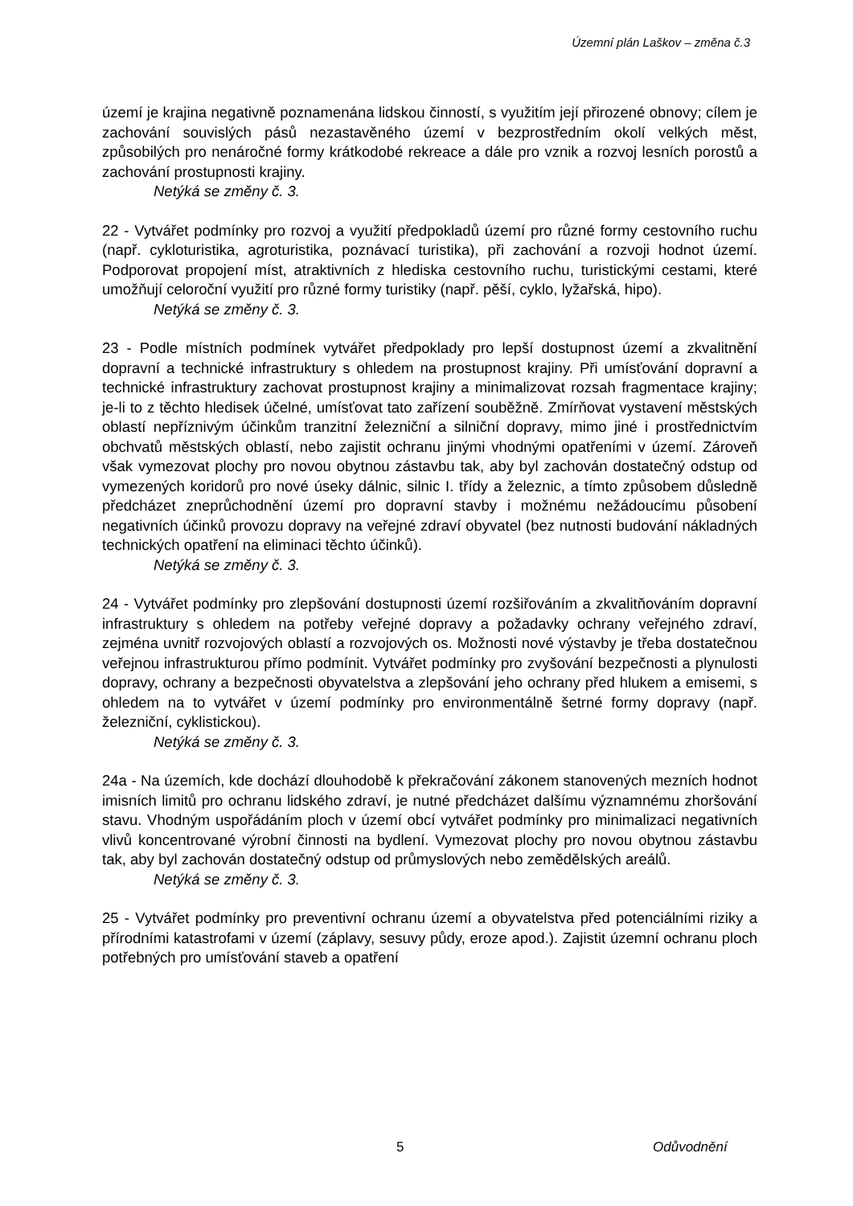Územní plán Laškov – změna č.3
území je krajina negativně poznamenána lidskou činností, s využitím její přirozené obnovy; cílem je zachování souvislých pásů nezastavěného území v bezprostředním okolí velkých měst, způsobilých pro nenáročné formy krátkodobé rekreace a dále pro vznik a rozvoj lesních porostů a zachování prostupnosti krajiny.
Netýká se změny č. 3.
22 - Vytvářet podmínky pro rozvoj a využití předpokladů území pro různé formy cestovního ruchu (např. cykloturistika, agroturistika, poznávací turistika), při zachování a rozvoji hodnot území. Podporovat propojení míst, atraktivních z hlediska cestovního ruchu, turistickými cestami, které umožňují celoroční využití pro různé formy turistiky (např. pěší, cyklo, lyžařská, hipo).
Netýká se změny č. 3.
23 - Podle místních podmínek vytvářet předpoklady pro lepší dostupnost území a zkvalitnění dopravní a technické infrastruktury s ohledem na prostupnost krajiny. Při umísťování dopravní a technické infrastruktury zachovat prostupnost krajiny a minimalizovat rozsah fragmentace krajiny; je-li to z těchto hledisek účelné, umísťovat tato zařízení souběžně. Zmírňovat vystavení městských oblastí nepříznivým účinkům tranzitní železniční a silniční dopravy, mimo jiné i prostřednictvím obchvatů městských oblastí, nebo zajistit ochranu jinými vhodnými opatřeními v území. Zároveň však vymezovat plochy pro novou obytnou zástavbu tak, aby byl zachován dostatečný odstup od vymezených koridorů pro nové úseky dálnic, silnic I. třídy a železnic, a tímto způsobem důsledně předcházet zneprůchodnění území pro dopravní stavby i možnému nežádoucímu působení negativních účinků provozu dopravy na veřejné zdraví obyvatel (bez nutnosti budování nákladných technických opatření na eliminaci těchto účinků).
Netýká se změny č. 3.
24 - Vytvářet podmínky pro zlepšování dostupnosti území rozšiřováním a zkvalitňováním dopravní infrastruktury s ohledem na potřeby veřejné dopravy a požadavky ochrany veřejného zdraví, zejména uvnitř rozvojových oblastí a rozvojových os. Možnosti nové výstavby je třeba dostatečnou veřejnou infrastrukturou přímo podmínit. Vytvářet podmínky pro zvyšování bezpečnosti a plynulosti dopravy, ochrany a bezpečnosti obyvatelstva a zlepšování jeho ochrany před hlukem a emisemi, s ohledem na to vytvářet v území podmínky pro environmentálně šetrné formy dopravy (např. železniční, cyklistickou).
Netýká se změny č. 3.
24a - Na územích, kde dochází dlouhodobě k překračování zákonem stanovených mezních hodnot imisních limitů pro ochranu lidského zdraví, je nutné předcházet dalšímu významnému zhoršování stavu. Vhodným uspořádáním ploch v území obcí vytvářet podmínky pro minimalizaci negativních vlivů koncentrované výrobní činnosti na bydlení. Vymezovat plochy pro novou obytnou zástavbu tak, aby byl zachován dostatečný odstup od průmyslových nebo zemědělských areálů.
Netýká se změny č. 3.
25 - Vytvářet podmínky pro preventivní ochranu území a obyvatelstva před potenciálními riziky a přírodními katastrofami v území (záplavy, sesuvy půdy, eroze apod.). Zajistit územní ochranu ploch potřebných pro umísťování staveb a opatření
5 Odůvodnění